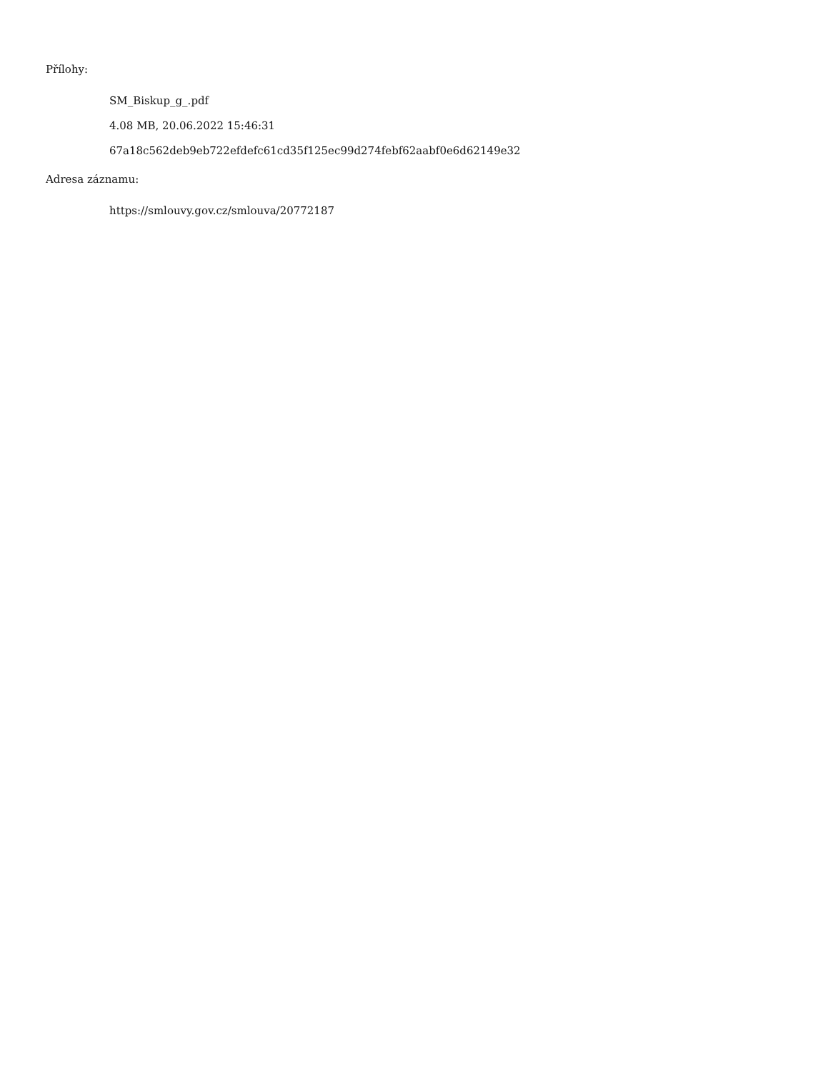Přílohy:
SM_Biskup_g_.pdf
4.08 MB, 20.06.2022 15:46:31
67a18c562deb9eb722efdefc61cd35f125ec99d274febf62aabf0e6d62149e32
Adresa záznamu:
https://smlouvy.gov.cz/smlouva/20772187